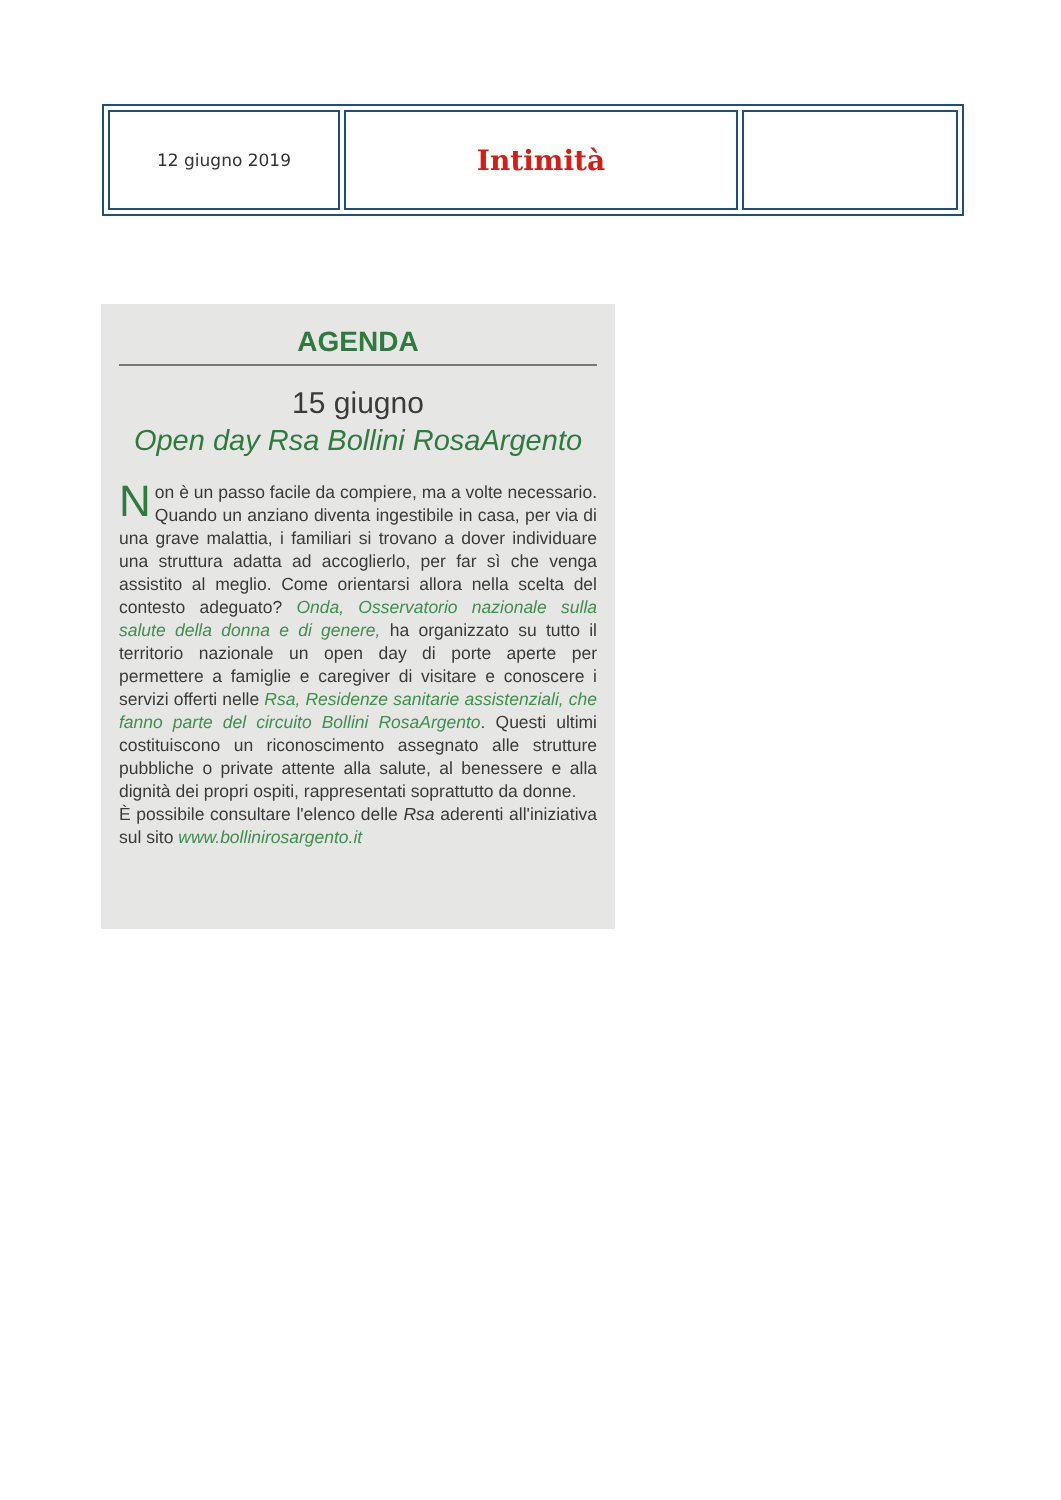| 12 giugno 2019 | Intimità | |
AGENDA
15 giugno
Open day Rsa Bollini RosaArgento
Non è un passo facile da compiere, ma a volte necessario. Quando un anziano diventa ingestibile in casa, per via di una grave malattia, i familiari si trovano a dover individuare una struttura adatta ad accoglierlo, per far sì che venga assistito al meglio. Come orientarsi allora nella scelta del contesto adeguato? Onda, Osservatorio nazionale sulla salute della donna e di genere, ha organizzato su tutto il territorio nazionale un open day di porte aperte per permettere a famiglie e caregiver di visitare e conoscere i servizi offerti nelle Rsa, Residenze sanitarie assistenziali, che fanno parte del circuito Bollini RosaArgento. Questi ultimi costituiscono un riconoscimento assegnato alle strutture pubbliche o private attente alla salute, al benessere e alla dignità dei propri ospiti, rappresentati soprattutto da donne.
È possibile consultare l'elenco delle Rsa aderenti all'iniziativa sul sito www.bollinirosargento.it